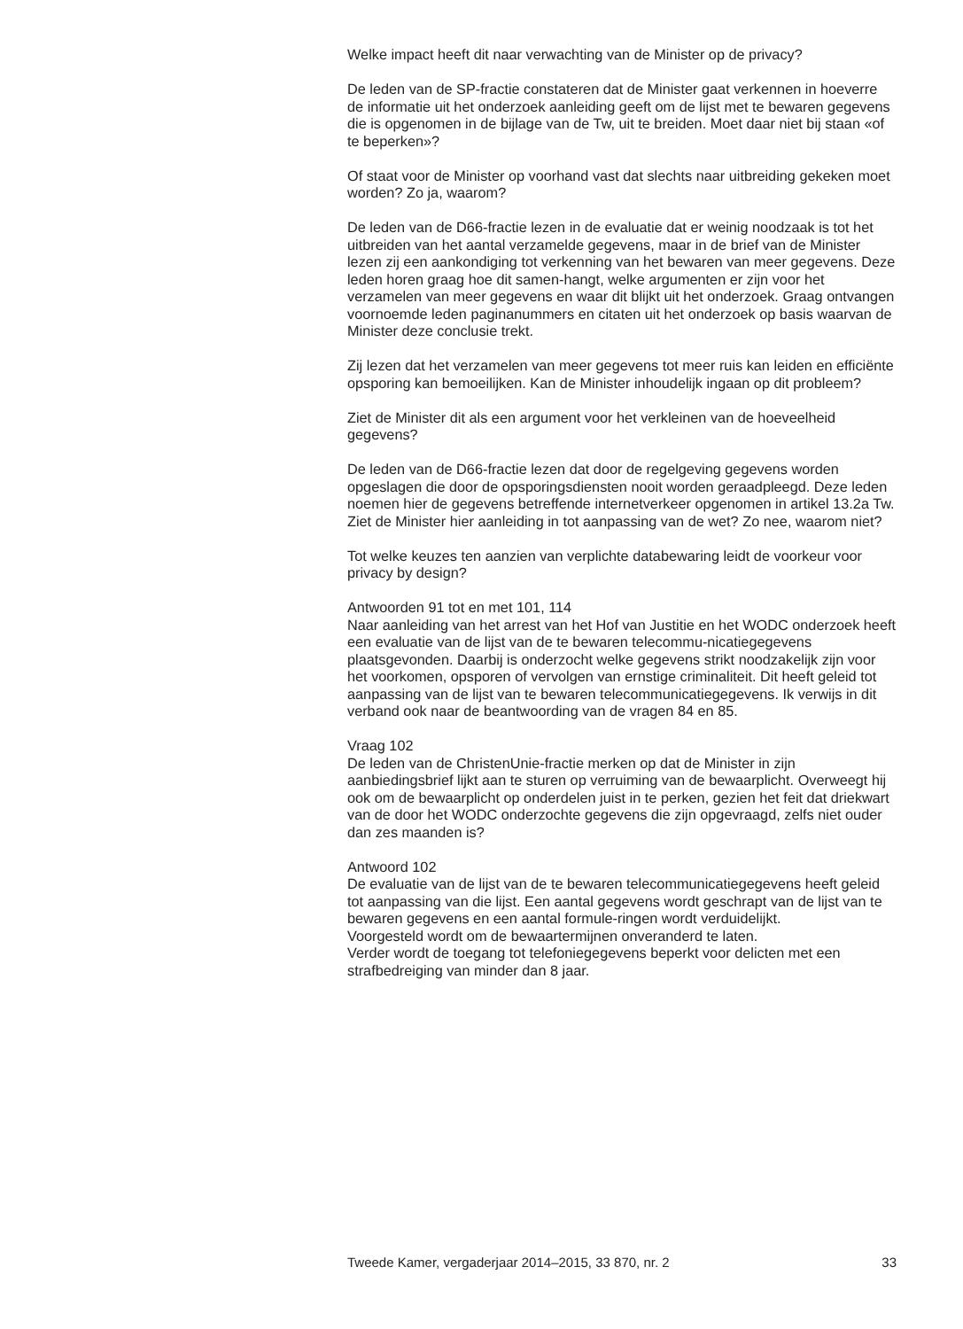Welke impact heeft dit naar verwachting van de Minister op de privacy?
De leden van de SP-fractie constateren dat de Minister gaat verkennen in hoeverre de informatie uit het onderzoek aanleiding geeft om de lijst met te bewaren gegevens die is opgenomen in de bijlage van de Tw, uit te breiden. Moet daar niet bij staan «of te beperken»?
Of staat voor de Minister op voorhand vast dat slechts naar uitbreiding gekeken moet worden? Zo ja, waarom?
De leden van de D66-fractie lezen in de evaluatie dat er weinig noodzaak is tot het uitbreiden van het aantal verzamelde gegevens, maar in de brief van de Minister lezen zij een aankondiging tot verkenning van het bewaren van meer gegevens. Deze leden horen graag hoe dit samen-hangt, welke argumenten er zijn voor het verzamelen van meer gegevens en waar dit blijkt uit het onderzoek. Graag ontvangen voornoemde leden paginanummers en citaten uit het onderzoek op basis waarvan de Minister deze conclusie trekt.
Zij lezen dat het verzamelen van meer gegevens tot meer ruis kan leiden en efficiënte opsporing kan bemoeilijken. Kan de Minister inhoudelijk ingaan op dit probleem?
Ziet de Minister dit als een argument voor het verkleinen van de hoeveelheid gegevens?
De leden van de D66-fractie lezen dat door de regelgeving gegevens worden opgeslagen die door de opsporingsdiensten nooit worden geraadpleegd. Deze leden noemen hier de gegevens betreffende internetverkeer opgenomen in artikel 13.2a Tw. Ziet de Minister hier aanleiding in tot aanpassing van de wet? Zo nee, waarom niet?
Tot welke keuzes ten aanzien van verplichte databewaring leidt de voorkeur voor privacy by design?
Antwoorden 91 tot en met 101, 114
Naar aanleiding van het arrest van het Hof van Justitie en het WODC onderzoek heeft een evaluatie van de lijst van de te bewaren telecommu-nicatiegegevens plaatsgevonden. Daarbij is onderzocht welke gegevens strikt noodzakelijk zijn voor het voorkomen, opsporen of vervolgen van ernstige criminaliteit. Dit heeft geleid tot aanpassing van de lijst van te bewaren telecommunicatiegegevens. Ik verwijs in dit verband ook naar de beantwoording van de vragen 84 en 85.
Vraag 102
De leden van de ChristenUnie-fractie merken op dat de Minister in zijn aanbiedingsbrief lijkt aan te sturen op verruiming van de bewaarplicht. Overweegt hij ook om de bewaarplicht op onderdelen juist in te perken, gezien het feit dat driekwart van de door het WODC onderzochte gegevens die zijn opgevraagd, zelfs niet ouder dan zes maanden is?
Antwoord 102
De evaluatie van de lijst van de te bewaren telecommunicatiegegevens heeft geleid tot aanpassing van die lijst. Een aantal gegevens wordt geschrapt van de lijst van te bewaren gegevens en een aantal formule-ringen wordt verduidelijkt.
Voorgesteld wordt om de bewaartermijnen onveranderd te laten.
Verder wordt de toegang tot telefoniegegevens beperkt voor delicten met een strafbedreiging van minder dan 8 jaar.
Tweede Kamer, vergaderjaar 2014–2015, 33 870, nr. 2 33